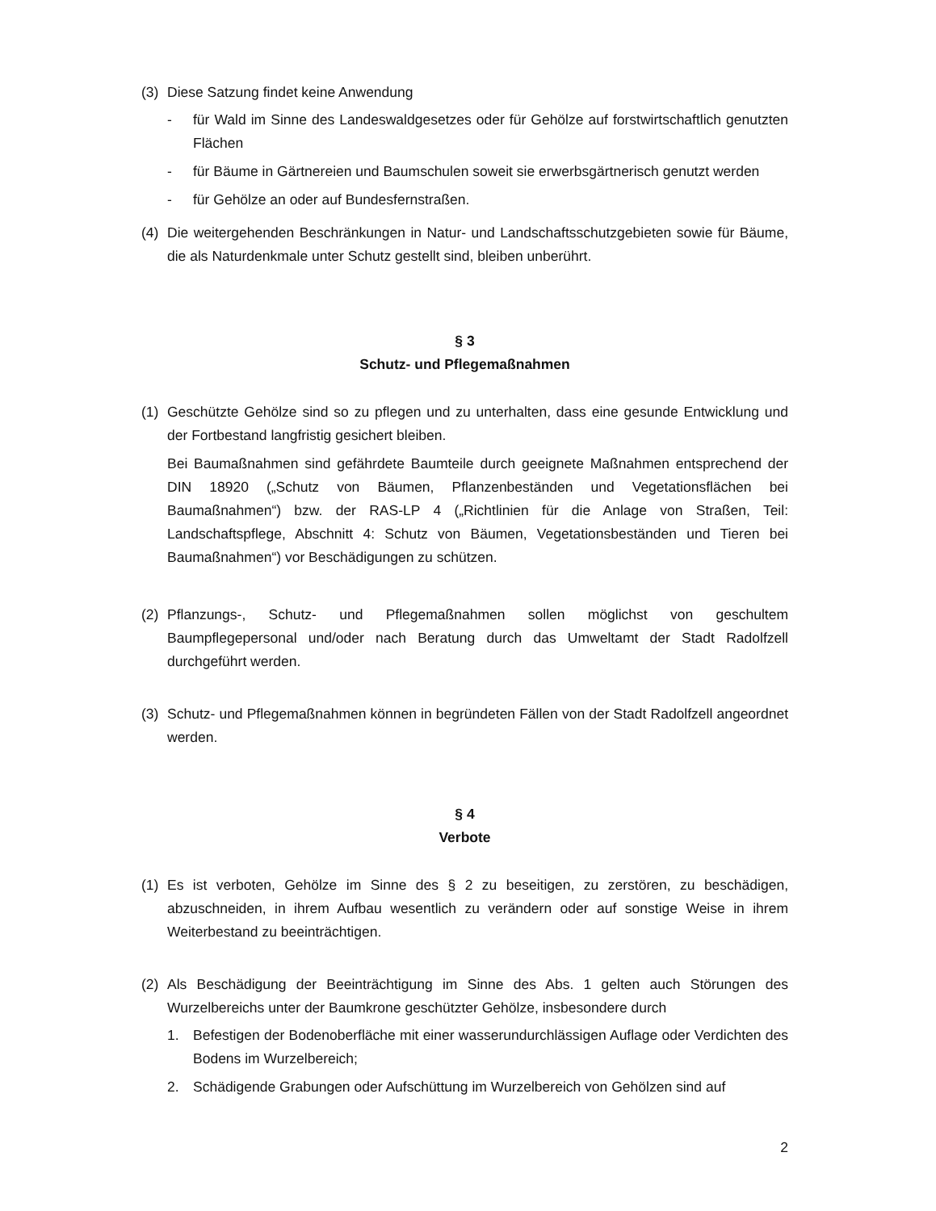(3) Diese Satzung findet keine Anwendung
- für Wald im Sinne des Landeswaldgesetzes oder für Gehölze auf forstwirtschaftlich genutzten Flächen
- für Bäume in Gärtnereien und Baumschulen soweit sie erwerbsgärtnerisch genutzt werden
- für Gehölze an oder auf Bundesfernstraßen.
(4) Die weitergehenden Beschränkungen in Natur- und Landschaftsschutzgebieten sowie für Bäume, die als Naturdenkmale unter Schutz gestellt sind, bleiben unberührt.
§ 3
Schutz- und Pflegemaßnahmen
(1) Geschützte Gehölze sind so zu pflegen und zu unterhalten, dass eine gesunde Entwicklung und der Fortbestand langfristig gesichert bleiben.
Bei Baumaßnahmen sind gefährdete Baumteile durch geeignete Maßnahmen entsprechend der DIN 18920 („Schutz von Bäumen, Pflanzenbeständen und Vegetationsflächen bei Baumaßnahmen“) bzw. der RAS-LP 4 („Richtlinien für die Anlage von Straßen, Teil: Landschaftspflege, Abschnitt 4: Schutz von Bäumen, Vegetationsbeständen und Tieren bei Baumaßnahmen“) vor Beschädigungen zu schützen.
(2) Pflanzungs-, Schutz- und Pflegemaßnahmen sollen möglichst von geschultem Baumpflegepersonal und/oder nach Beratung durch das Umweltamt der Stadt Radolfzell durchgeführt werden.
(3) Schutz- und Pflegemaßnahmen können in begründeten Fällen von der Stadt Radolfzell angeordnet werden.
§ 4
Verbote
(1) Es ist verboten, Gehölze im Sinne des § 2 zu beseitigen, zu zerstören, zu beschädigen, abzuschneiden, in ihrem Aufbau wesentlich zu verändern oder auf sonstige Weise in ihrem Weiterbestand zu beeinträchtigen.
(2) Als Beschädigung der Beeinträchtigung im Sinne des Abs. 1 gelten auch Störungen des Wurzelbereichs unter der Baumkrone geschützter Gehölze, insbesondere durch
1. Befestigen der Bodenoberfläche mit einer wasserundurchlässigen Auflage oder Verdichten des Bodens im Wurzelbereich;
2. Schädigende Grabungen oder Aufschüttung im Wurzelbereich von Gehölzen sind auf
2